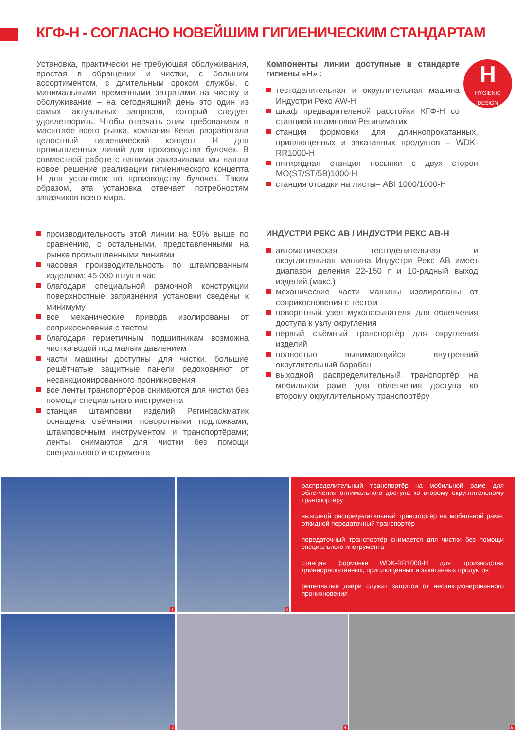КГФ-Н - СОГЛАСНО НОВЕЙШИМ ГИГИЕНИЧЕСКИМ СТАНДАРТАМ
Установка, практически не требующая обслуживания, простая в обращении и чистки, с большим ассортиментом, с длительным сроком службы, с минимальными временными затратами на чистку и обслуживание – на сегодняшний день это один из самых актуальных запросов, который следует удовлетворить. Чтобы отвечать этим требованиям в масштабе всего рынка, компания Кёниг разработала целостный гигиенический концепт Н для промышленных линий для производства булочек. В совместной работе с нашими заказчиками мы нашли новое решение реализации гигиенического концепта Н для установок по производству булочек. Таким образом, эта установка отвечает потребностям заказчиков всего мира.
H
HYGIENIC
DESIGN
Компоненты линии доступные в стандарте гигиены «Н» :
тестоделительная и округлительная машина Индустри Рекс AW-H
шкаф предварительной расстойки КГФ-Н со станцией штамповки Региниматик
станция формовки для длиннопрокатанных, приплющенных и закатанных продуктов – WDK-RR1000-H
пятирядная станция посыпки с двух сторон MO(ST/ST/5B)1000-H
станция отсадки на листы– ABI 1000/1000-H
производительность этой линии на 50% выше по сравнению, с остальными, представленными на рынке промышленными линиями
часовая производительность по штампованным изделиям: 45 000 штук в час
благодаря специальной рамочной конструкции поверхностные загрязнения установки сведены к минимуму
все механические привода изолированы от соприкосновения с тестом
благодаря герметичным подшипникам возможна чистка водой под малым давлением
части машины доступны для чистки, большие решётчатые защитные панели редохоаняют от несанкционированного проникновения
все ленты транспортёров снимаются для чистки без помощи специального инструмента
станция штамповки изделий Регинbackматик оснащена съёмными поворотными подложками, штамповочным инструментом и транспортёрами; ленты снимаются для чистки без помощи специального инструмента
ИНДУСТРИ РЕКС АВ / ИНДУСТРИ РЕКС АВ-Н
автоматическая тестоделительная и округлительная машина Индустри Рекс АВ имеет диапазон деления 22-150 г и 10-рядный выход изделий (макс.)
механические части машины изолированы от соприкосновения с тестом
поворотный узел мукопосыпателя для облегчения доступа к узлу округления
первый съёмный транспортёр для округления изделий
полностью вынимающийся внутренний округлительный барабан
выходной распределительный транспортёр на мобильной раме для облегчения доступа ко второму округлительному транспортёру
1 3
распределительный транспортёр на мобильной раме для облегчения оптимального доступа ко второму округлительному транспортёру
выходной распределительный транспортёр на мобильной раме, откидной передаточный транспортёр
передаточный транспортёр снимается для чистки без помощи специального инструмента
станция формовки WDK-RR1000-H для производства длиннораскатанных, приплющенных и закатанных продуктов
решётчатые двери служат защитой от несанкционированного проникновения
2 4 5